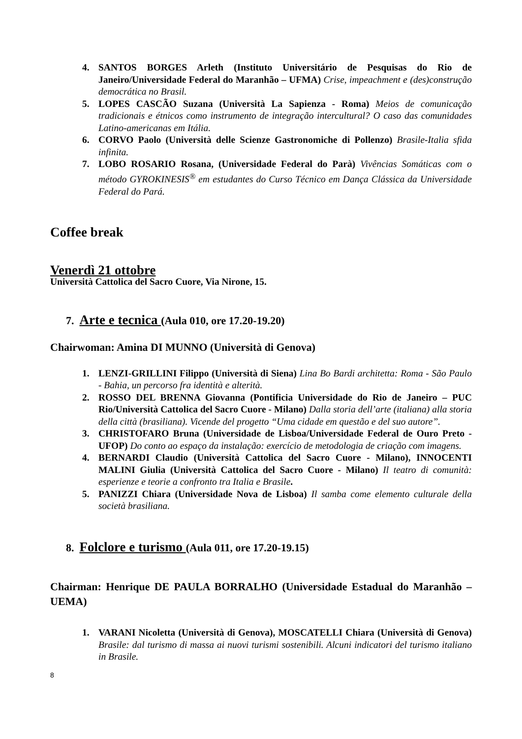4. SANTOS BORGES Arleth (Instituto Universitário de Pesquisas do Rio de Janeiro/Universidade Federal do Maranhão – UFMA) Crise, impeachment e (des)construção democrática no Brasil.
5. LOPES CASCÃO Suzana (Università La Sapienza - Roma) Meios de comunicação tradicionais e étnicos como instrumento de integração intercultural? O caso das comunidades Latino-americanas em Itália.
6. CORVO Paolo (Università delle Scienze Gastronomiche di Pollenzo) Brasile-Italia sfida infinita.
7. LOBO ROSARIO Rosana, (Universidade Federal do Parà) Vivências Somáticas com o método GYROKINESIS<sup>®</sup> em estudantes do Curso Técnico em Dança Clássica da Universidade Federal do Pará.
Coffee break
Venerdì 21 ottobre
Università Cattolica del Sacro Cuore, Via Nirone, 15.
7. Arte e tecnica (Aula 010, ore 17.20-19.20)
Chairwoman: Amina DI MUNNO (Università di Genova)
1. LENZI-GRILLINI Filippo (Università di Siena) Lina Bo Bardi architetta: Roma - São Paulo - Bahia, un percorso fra identità e alterità.
2. ROSSO DEL BRENNA Giovanna (Pontificia Universidade do Rio de Janeiro – PUC Rio/Università Cattolica del Sacro Cuore - Milano) Dalla storia dell’arte (italiana) alla storia della città (brasiliana). Vicende del progetto “Uma cidade em questão e del suo autore”.
3. CHRISTOFARO Bruna (Universidade de Lisboa/Universidade Federal de Ouro Preto - UFOP) Do conto ao espaço da instalação: exercício de metodologia de criação com imagens.
4. BERNARDI Claudio (Università Cattolica del Sacro Cuore - Milano), INNOCENTI MALINI Giulia (Università Cattolica del Sacro Cuore - Milano) Il teatro di comunità: esperienze e teorie a confronto tra Italia e Brasile.
5. PANIZZI Chiara (Universidade Nova de Lisboa) Il samba come elemento culturale della società brasiliana.
8. Folclore e turismo (Aula 011, ore 17.20-19.15)
Chairman: Henrique DE PAULA BORRALHO (Universidade Estadual do Maranhão – UEMA)
1. VARANI Nicoletta (Università di Genova), MOSCATELLI Chiara (Università di Genova) Brasile: dal turismo di massa ai nuovi turismi sostenibili. Alcuni indicatori del turismo italiano in Brasile.
8